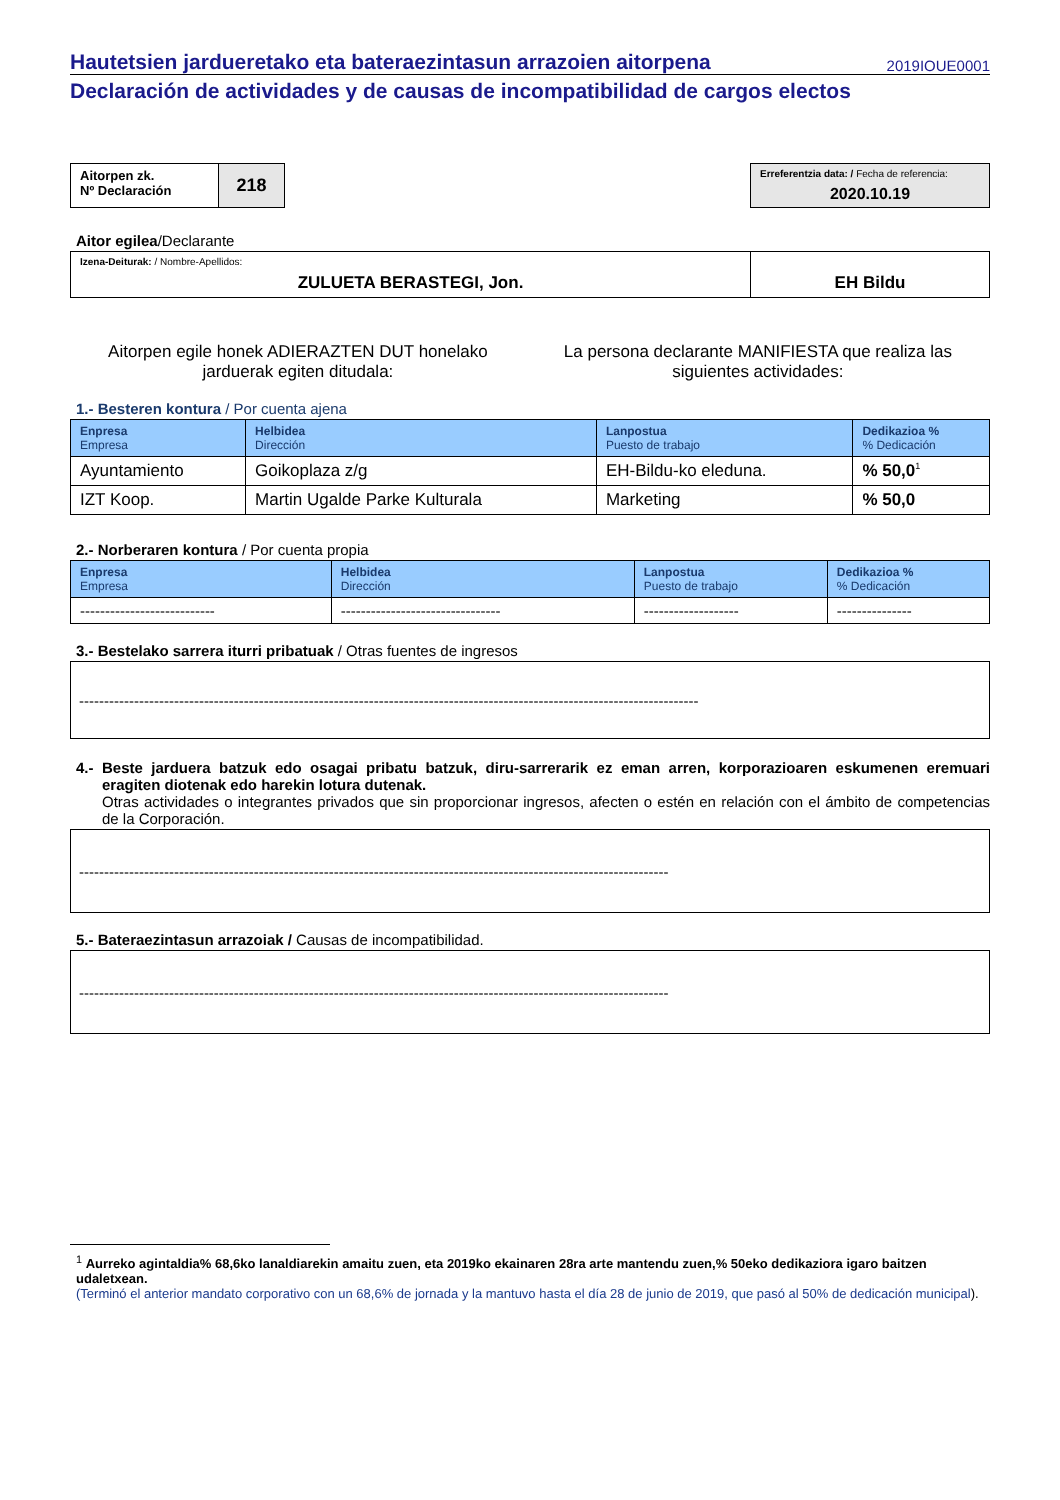Hautetsien jardueretako eta bateraezintasun arrazoien aitorpena
2019IOUE0001
Declaración de actividades y de causas de incompatibilidad de cargos electos
| Aitorpen zk. Nº Declaración | 218 |
| Erreferentzia data: / Fecha de referencia: 2020.10.19 |
Aitor egilea/Declarante
| Izena-Deiturak: / Nombre-Apellidos: ZULUETA BERASTEGI, Jon. | EH Bildu |
Aitorpen egile honek ADIERAZTEN DUT honelako
jarduerak egiten ditudala:
La persona declarante MANIFIESTA que realiza las
siguientes actividades:
1.- Besteren kontura / Por cuenta ajena
| Enpresa Empresa | Helbidea Dirección | Lanpostua Puesto de trabajo | Dedikazioa % % Dedicación |
| --- | --- | --- | --- |
| Ayuntamiento | Goikoplaza z/g | EH-Bildu-ko eleduna. | % 50,0<sup>1</sup> |
| IZT Koop. | Martin Ugalde Parke Kulturala | Marketing | % 50,0 |
2.- Norberaren kontura / Por cuenta propia
| Enpresa Empresa | Helbidea Dirección | Lanpostua Puesto de trabajo | Dedikazioa % % Dedicación |
| --- | --- | --- | --- |
| --------------------------- | -------------------------------- | ------------------- | --------------- |
3.- Bestelako sarrera iturri pribatuak / Otras fuentes de ingresos
----------------------------------------------------------------------------------------------------------------------------
4.- Beste jarduera batzuk edo osagai pribatu batzuk, diru-sarrerarik ez eman arren, korporazioaren eskumenen eremuari eragiten diotenak edo harekin lotura dutenak.
Otras actividades o integrantes privados que sin proporcionar ingresos, afecten o estén en relación con el ámbito de competencias de la Corporación.
----------------------------------------------------------------------------------------------------------------------
5.- Bateraezintasun arrazoiak / Causas de incompatibilidad.
----------------------------------------------------------------------------------------------------------------------
<sup>1</sup> Aurreko agintaldia% 68,6ko lanaldiarekin amaitu zuen, eta 2019ko ekainaren 28ra arte mantendu zuen,% 50eko dedikaziora igaro baitzen udaletxean.
(Terminó el anterior mandato corporativo con un 68,6% de jornada y la mantuvo hasta el día 28 de junio de 2019, que pasó al 50% de dedicación municipal).